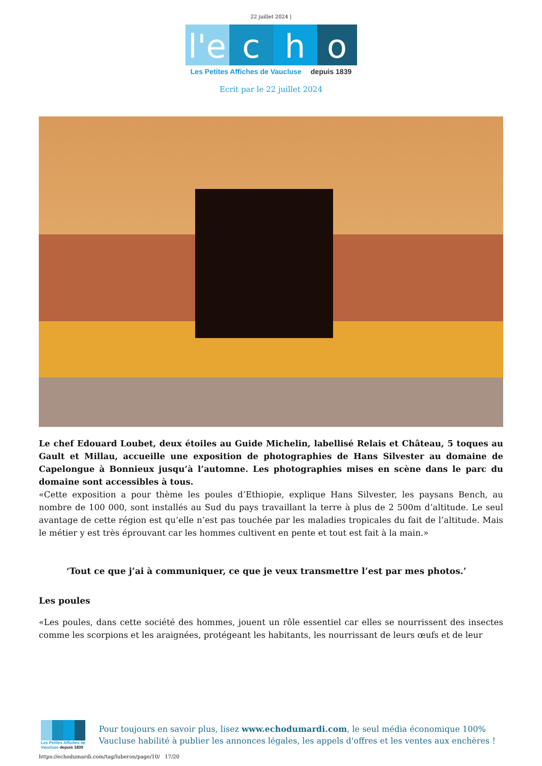22 juillet 2024 |
l'e c h o
Les Petites Affiches de Vaucluse depuis 1839
Ecrit par le 22 juillet 2024
Le chef Edouard Loubet, deux étoiles au Guide Michelin, labellisé Relais et Château, 5 toques au Gault et Millau, accueille une exposition de photographies de Hans Silvester au domaine de Capelongue à Bonnieux jusqu’à l’automne. Les photographies mises en scène dans le parc du domaine sont accessibles à tous.
«Cette exposition a pour thème les poules d’Ethiopie, explique Hans Silvester, les paysans Bench, au nombre de 100 000, sont installés au Sud du pays travaillant la terre à plus de 2 500m d’altitude. Le seul avantage de cette région est qu’elle n’est pas touchée par les maladies tropicales du fait de l’altitude. Mais le métier y est très éprouvant car les hommes cultivent en pente et tout est fait à la main.»
‘Tout ce que j’ai à communiquer, ce que je veux transmettre l’est par mes photos.’
Les poules
«Les poules, dans cette société des hommes, jouent un rôle essentiel car elles se nourrissent des insectes comme les scorpions et les araignées, protégeant les habitants, les nourrissant de leurs œufs et de leur
Les Petites Affiches de Vaucluse depuis 1839
Pour toujours en savoir plus, lisez www.echodumardi.com, le seul média économique 100% Vaucluse habilité à publier les annonces légales, les appels d'offres et les ventes aux enchères !
https://echodumardi.com/tag/luberon/page/10/ 17/20